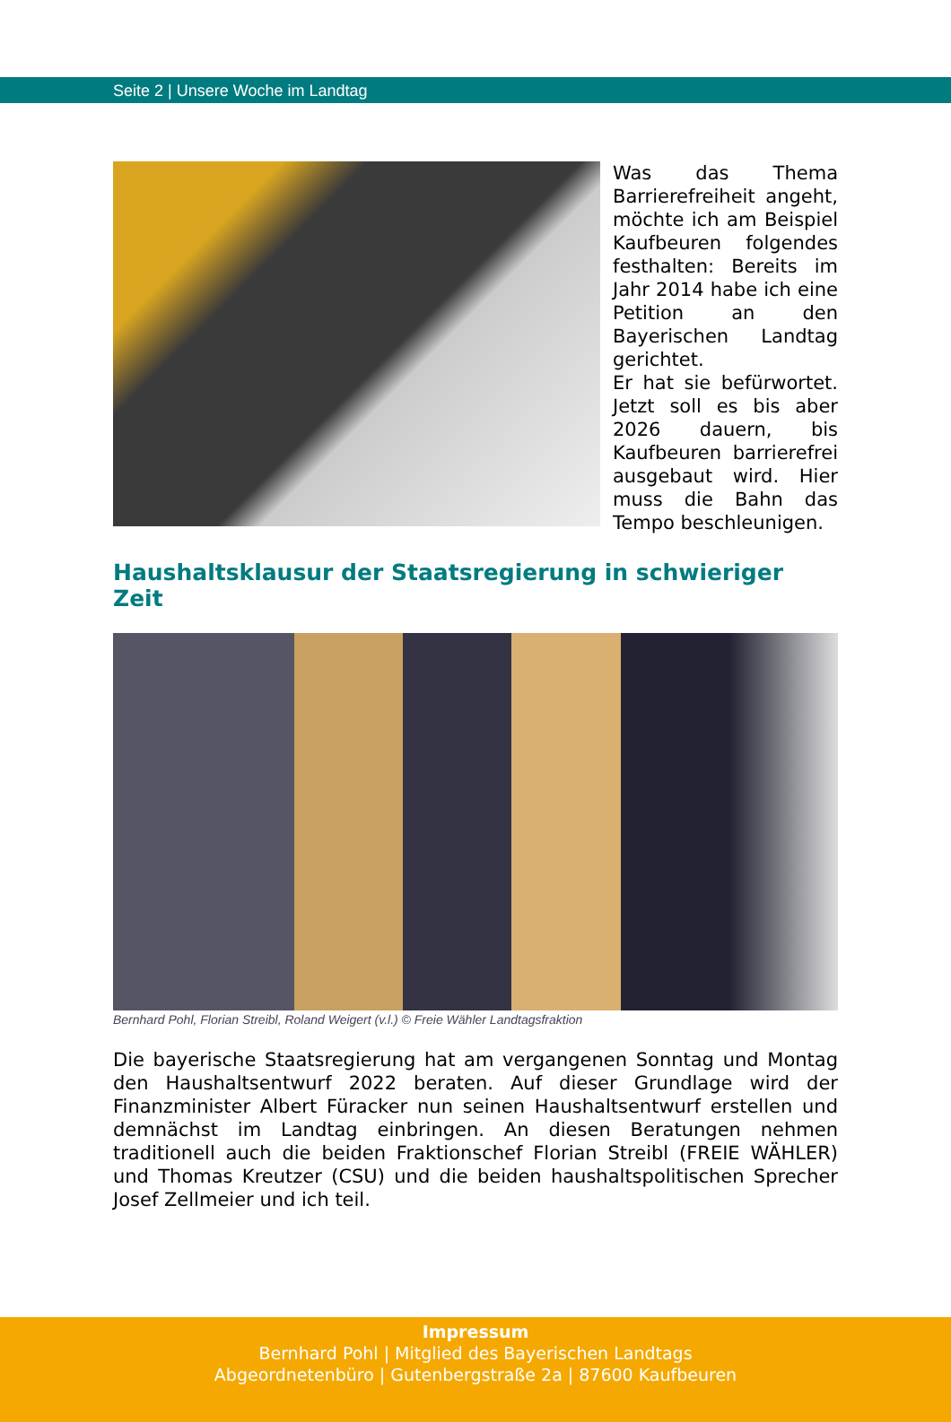Seite 2 | Unsere Woche im Landtag
Was das Thema Barrierefreiheit angeht, möchte ich am Beispiel Kaufbeuren folgendes festhalten: Bereits im Jahr 2014 habe ich eine Petition an den Bayerischen Landtag gerichtet.
Er hat sie befürwortet. Jetzt soll es bis aber 2026 dauern, bis Kaufbeuren barrierefrei ausgebaut wird. Hier muss die Bahn das Tempo beschleunigen.
Haushaltsklausur der Staatsregierung in schwieriger Zeit
Bernhard Pohl, Florian Streibl, Roland Weigert (v.l.) © Freie Wähler Landtagsfraktion
Die bayerische Staatsregierung hat am vergangenen Sonntag und Montag den Haushaltsentwurf 2022 beraten. Auf dieser Grundlage wird der Finanzminister Albert Füracker nun seinen Haushaltsentwurf erstellen und demnächst im Landtag einbringen. An diesen Beratungen nehmen traditionell auch die beiden Fraktionschef Florian Streibl (FREIE WÄHLER) und Thomas Kreutzer (CSU) und die beiden haushaltspolitischen Sprecher Josef Zellmeier und ich teil.
Impressum
Bernhard Pohl | Mitglied des Bayerischen Landtags
Abgeordnetenbüro | Gutenbergstraße 2a | 87600 Kaufbeuren